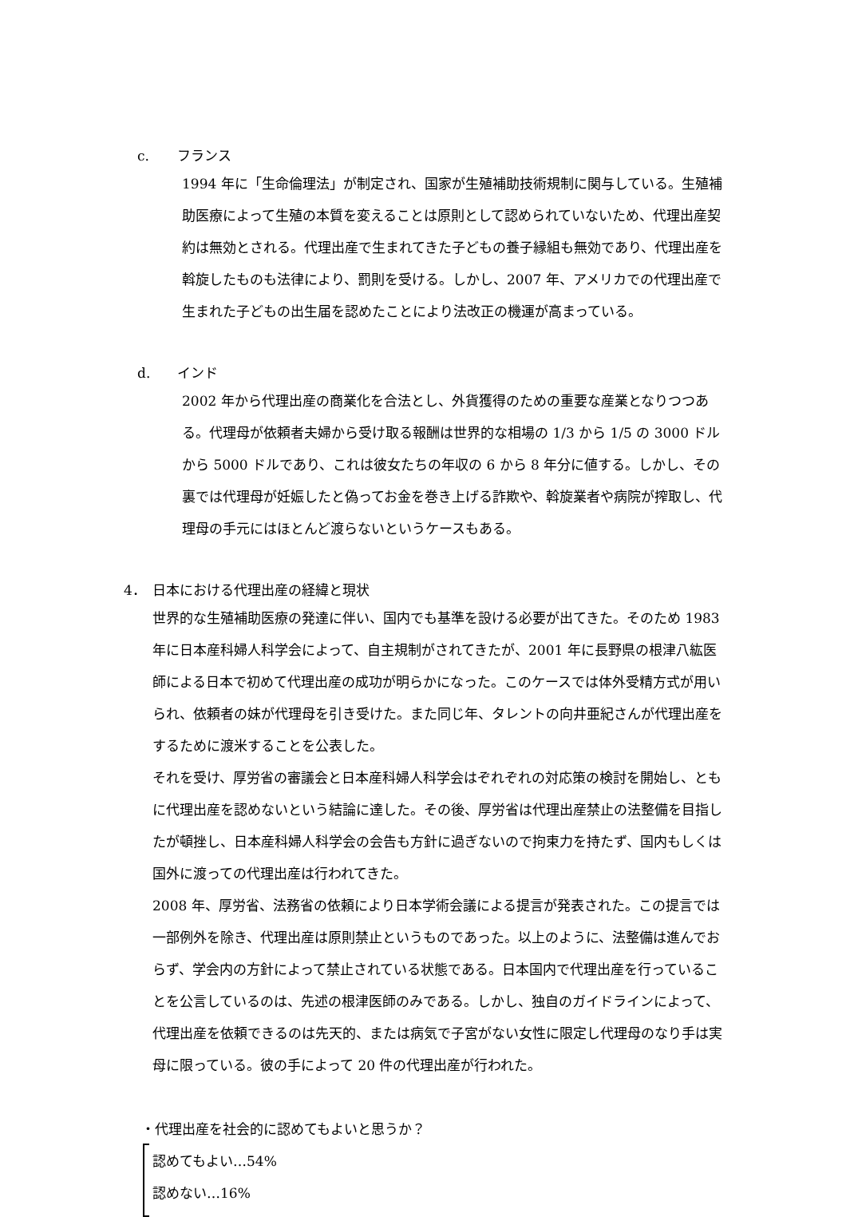c. フランス
1994 年に「生命倫理法」が制定され、国家が生殖補助技術規制に関与している。生殖補助医療によって生殖の本質を変えることは原則として認められていないため、代理出産契約は無効とされる。代理出産で生まれてきた子どもの養子縁組も無効であり、代理出産を斡旋したものも法律により、罰則を受ける。しかし、2007 年、アメリカでの代理出産で生まれた子どもの出生届を認めたことにより法改正の機運が高まっている。
d. インド
2002 年から代理出産の商業化を合法とし、外貨獲得のための重要な産業となりつつある。代理母が依頼者夫婦から受け取る報酬は世界的な相場の 1/3 から 1/5 の 3000 ドルから 5000 ドルであり、これは彼女たちの年収の 6 から 8 年分に値する。しかし、その裏では代理母が妊娠したと偽ってお金を巻き上げる詐欺や、斡旋業者や病院が搾取し、代理母の手元にはほとんど渡らないというケースもある。
4． 日本における代理出産の経緯と現状
世界的な生殖補助医療の発達に伴い、国内でも基準を設ける必要が出てきた。そのため 1983 年に日本産科婦人科学会によって、自主規制がされてきたが、2001 年に長野県の根津八紘医師による日本で初めて代理出産の成功が明らかになった。このケースでは体外受精方式が用いられ、依頼者の妹が代理母を引き受けた。また同じ年、タレントの向井亜紀さんが代理出産をするために渡米することを公表した。
それを受け、厚労省の審議会と日本産科婦人科学会はぞれぞれの対応策の検討を開始し、ともに代理出産を認めないという結論に達した。その後、厚労省は代理出産禁止の法整備を目指したが頓挫し、日本産科婦人科学会の会告も方針に過ぎないので拘束力を持たず、国内もしくは国外に渡っての代理出産は行われてきた。
2008 年、厚労省、法務省の依頼により日本学術会議による提言が発表された。この提言では一部例外を除き、代理出産は原則禁止というものであった。以上のように、法整備は進んでおらず、学会内の方針によって禁止されている状態である。日本国内で代理出産を行っていることを公言しているのは、先述の根津医師のみである。しかし、独自のガイドラインによって、代理出産を依頼できるのは先天的、または病気で子宮がない女性に限定し代理母のなり手は実母に限っている。彼の手によって 20 件の代理出産が行われた。
・代理出産を社会的に認めてもよいと思うか？
認めてもよい…54%
認めない…16%